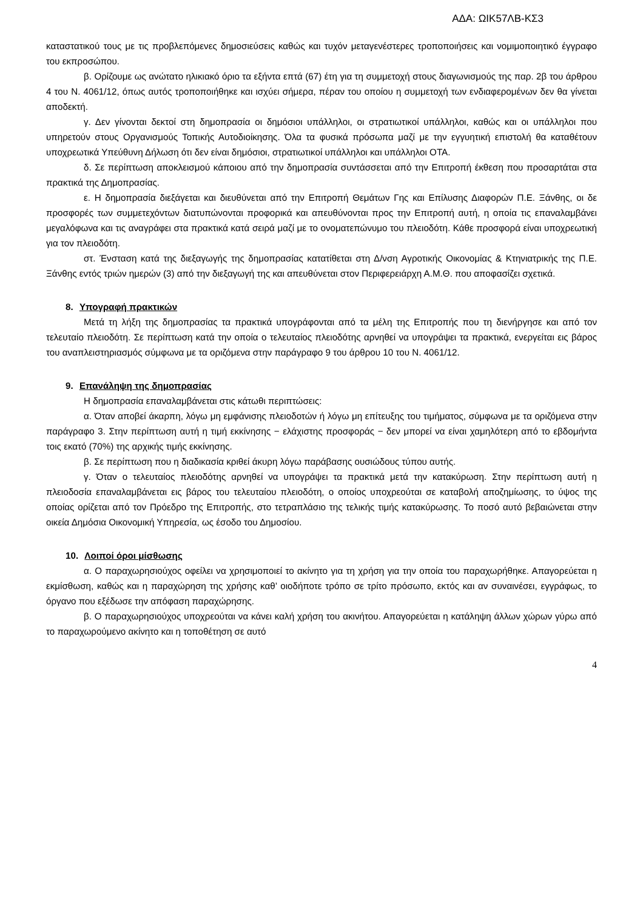ΑΔΑ: ΩΙΚ57ΛΒ-ΚΣ3
καταστατικού τους με τις προβλεπόμενες δημοσιεύσεις καθώς και τυχόν μεταγενέστερες τροποποιήσεις και νομιμοποιητικό έγγραφο του εκπροσώπου.
β. Ορίζουμε ως ανώτατο ηλικιακό όριο τα εξήντα επτά (67) έτη για τη συμμετοχή στους διαγωνισμούς της παρ. 2β του άρθρου 4 του Ν. 4061/12, όπως αυτός τροποποιήθηκε και ισχύει σήμερα, πέραν του οποίου η συμμετοχή των ενδιαφερομένων δεν θα γίνεται αποδεκτή.
γ. Δεν γίνονται δεκτοί στη δημοπρασία οι δημόσιοι υπάλληλοι, οι στρατιωτικοί υπάλληλοι, καθώς και οι υπάλληλοι που υπηρετούν στους Οργανισμούς Τοπικής Αυτοδιοίκησης. Όλα τα φυσικά πρόσωπα μαζί με την εγγυητική επιστολή θα καταθέτουν υποχρεωτικά Υπεύθυνη Δήλωση ότι δεν είναι δημόσιοι, στρατιωτικοί υπάλληλοι και υπάλληλοι ΟΤΑ.
δ. Σε περίπτωση αποκλεισμού κάποιου από την δημοπρασία συντάσσεται από την Επιτροπή έκθεση που προσαρτάται στα πρακτικά της Δημοπρασίας.
ε. Η δημοπρασία διεξάγεται και διευθύνεται από την Επιτροπή Θεμάτων Γης και Επίλυσης Διαφορών Π.Ε. Ξάνθης, οι δε προσφορές των συμμετεχόντων διατυπώνονται προφορικά και απευθύνονται προς την Επιτροπή αυτή, η οποία τις επαναλαμβάνει μεγαλόφωνα και τις αναγράφει στα πρακτικά κατά σειρά μαζί με το ονοματεπώνυμο του πλειοδότη. Κάθε προσφορά είναι υποχρεωτική για τον πλειοδότη.
στ. Ένσταση κατά της διεξαγωγής της δημοπρασίας κατατίθεται στη Δ/νση Αγροτικής Οικονομίας & Κτηνιατρικής της Π.Ε. Ξάνθης εντός τριών ημερών (3) από την διεξαγωγή της και απευθύνεται στον Περιφερειάρχη Α.Μ.Θ. που αποφασίζει σχετικά.
8. Υπογραφή πρακτικών
Μετά τη λήξη της δημοπρασίας τα πρακτικά υπογράφονται από τα μέλη της Επιτροπής που τη διενήργησε και από τον τελευταίο πλειοδότη. Σε περίπτωση κατά την οποία ο τελευταίος πλειοδότης αρνηθεί να υπογράψει τα πρακτικά, ενεργείται εις βάρος του αναπλειστηριασμός σύμφωνα με τα οριζόμενα στην παράγραφο 9 του άρθρου 10 του Ν. 4061/12.
9. Επανάληψη της δημοπρασίας
Η δημοπρασία επαναλαμβάνεται στις κάτωθι περιπτώσεις:
α. Όταν αποβεί άκαρπη, λόγω μη εμφάνισης πλειοδοτών ή λόγω μη επίτευξης του τιμήματος, σύμφωνα με τα οριζόμενα στην παράγραφο 3. Στην περίπτωση αυτή η τιμή εκκίνησης − ελάχιστης προσφοράς − δεν μπορεί να είναι χαμηλότερη από το εβδομήντα τοις εκατό (70%) της αρχικής τιμής εκκίνησης.
β. Σε περίπτωση που η διαδικασία κριθεί άκυρη λόγω παράβασης ουσιώδους τύπου αυτής.
γ. Όταν ο τελευταίος πλειοδότης αρνηθεί να υπογράψει τα πρακτικά μετά την κατακύρωση. Στην περίπτωση αυτή η πλειοδοσία επαναλαμβάνεται εις βάρος του τελευταίου πλειοδότη, ο οποίος υποχρεούται σε καταβολή αποζημίωσης, το ύψος της οποίας ορίζεται από τον Πρόεδρο της Επιτροπής, στο τετραπλάσιο της τελικής τιμής κατακύρωσης. Το ποσό αυτό βεβαιώνεται στην οικεία Δημόσια Οικονομική Υπηρεσία, ως έσοδο του Δημοσίου.
10. Λοιποί όροι μίσθωσης
α. Ο παραχωρησιούχος οφείλει να χρησιμοποιεί το ακίνητο για τη χρήση για την οποία του παραχωρήθηκε. Απαγορεύεται η εκμίσθωση, καθώς και η παραχώρηση της χρήσης καθ’ οιοδήποτε τρόπο σε τρίτο πρόσωπο, εκτός και αν συναινέσει, εγγράφως, το όργανο που εξέδωσε την απόφαση παραχώρησης.
β. Ο παραχωρησιούχος υποχρεούται να κάνει καλή χρήση του ακινήτου. Απαγορεύεται η κατάληψη άλλων χώρων γύρω από το παραχωρούμενο ακίνητο και η τοποθέτηση σε αυτό
4